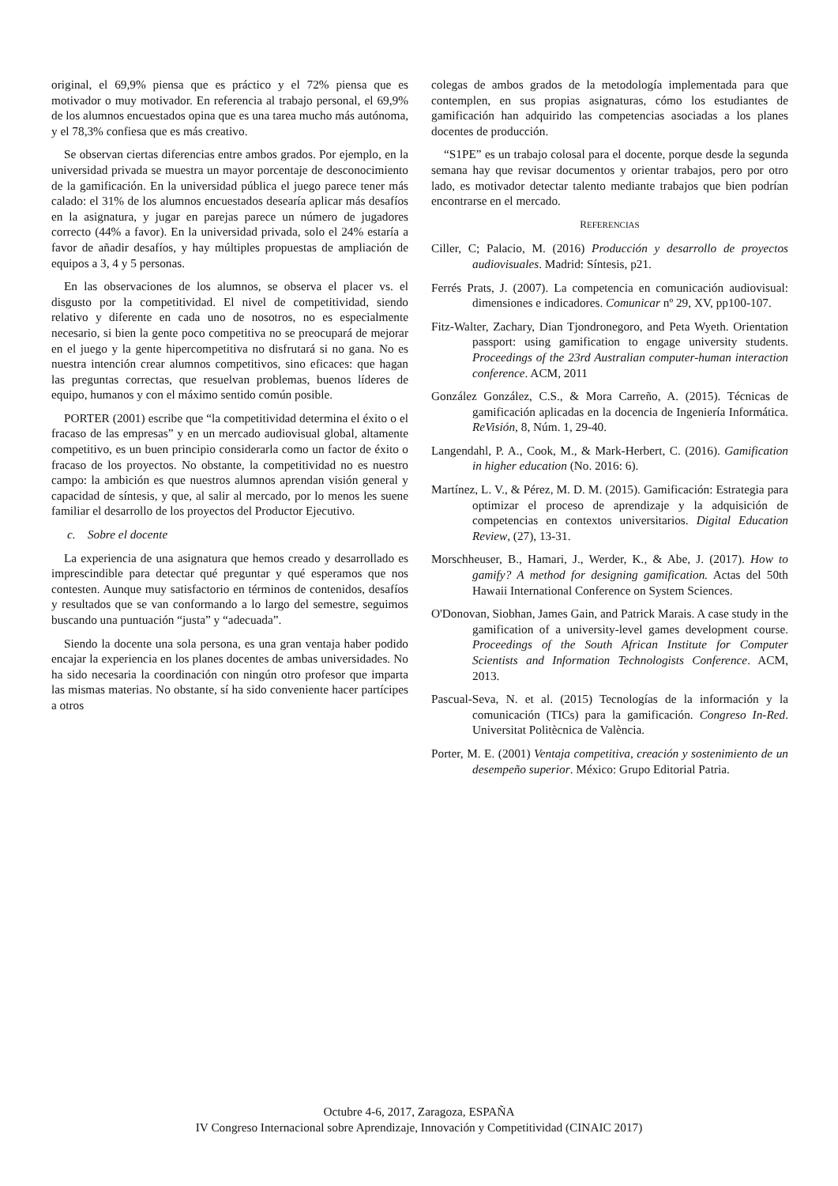original, el 69,9% piensa que es práctico y el 72% piensa que es motivador o muy motivador. En referencia al trabajo personal, el 69,9% de los alumnos encuestados opina que es una tarea mucho más autónoma, y el 78,3% confiesa que es más creativo.
Se observan ciertas diferencias entre ambos grados. Por ejemplo, en la universidad privada se muestra un mayor porcentaje de desconocimiento de la gamificación. En la universidad pública el juego parece tener más calado: el 31% de los alumnos encuestados desearía aplicar más desafíos en la asignatura, y jugar en parejas parece un número de jugadores correcto (44% a favor). En la universidad privada, solo el 24% estaría a favor de añadir desafíos, y hay múltiples propuestas de ampliación de equipos a 3, 4 y 5 personas.
En las observaciones de los alumnos, se observa el placer vs. el disgusto por la competitividad. El nivel de competitividad, siendo relativo y diferente en cada uno de nosotros, no es especialmente necesario, si bien la gente poco competitiva no se preocupará de mejorar en el juego y la gente hipercompetitiva no disfrutará si no gana. No es nuestra intención crear alumnos competitivos, sino eficaces: que hagan las preguntas correctas, que resuelvan problemas, buenos líderes de equipo, humanos y con el máximo sentido común posible.
PORTER (2001) escribe que “la competitividad determina el éxito o el fracaso de las empresas” y en un mercado audiovisual global, altamente competitivo, es un buen principio considerarla como un factor de éxito o fracaso de los proyectos. No obstante, la competitividad no es nuestro campo: la ambición es que nuestros alumnos aprendan visión general y capacidad de síntesis, y que, al salir al mercado, por lo menos les suene familiar el desarrollo de los proyectos del Productor Ejecutivo.
c. Sobre el docente
La experiencia de una asignatura que hemos creado y desarrollado es imprescindible para detectar qué preguntar y qué esperamos que nos contesten. Aunque muy satisfactorio en términos de contenidos, desafíos y resultados que se van conformando a lo largo del semestre, seguimos buscando una puntuación “justa” y “adecuada”.
Siendo la docente una sola persona, es una gran ventaja haber podido encajar la experiencia en los planes docentes de ambas universidades. No ha sido necesaria la coordinación con ningún otro profesor que imparta las mismas materias. No obstante, sí ha sido conveniente hacer partícipes a otros
colegas de ambos grados de la metodología implementada para que contemplen, en sus propias asignaturas, cómo los estudiantes de gamificación han adquirido las competencias asociadas a los planes docentes de producción.
“S1PE” es un trabajo colosal para el docente, porque desde la segunda semana hay que revisar documentos y orientar trabajos, pero por otro lado, es motivador detectar talento mediante trabajos que bien podrían encontrarse en el mercado.
REFERENCIAS
Ciller, C; Palacio, M. (2016) Producción y desarrollo de proyectos audiovisuales. Madrid: Síntesis, p21.
Ferrés Prats, J. (2007). La competencia en comunicación audiovisual: dimensiones e indicadores. Comunicar nº 29, XV, pp100-107.
Fitz-Walter, Zachary, Dian Tjondronegoro, and Peta Wyeth. Orientation passport: using gamification to engage university students. Proceedings of the 23rd Australian computer-human interaction conference. ACM, 2011
González González, C.S., & Mora Carreño, A. (2015). Técnicas de gamificación aplicadas en la docencia de Ingeniería Informática. ReVisión, 8, Núm. 1, 29-40.
Langendahl, P. A., Cook, M., & Mark-Herbert, C. (2016). Gamification in higher education (No. 2016: 6).
Martínez, L. V., & Pérez, M. D. M. (2015). Gamificación: Estrategia para optimizar el proceso de aprendizaje y la adquisición de competencias en contextos universitarios. Digital Education Review, (27), 13-31.
Morschheuser, B., Hamari, J., Werder, K., & Abe, J. (2017). How to gamify? A method for designing gamification. Actas del 50th Hawaii International Conference on System Sciences.
O'Donovan, Siobhan, James Gain, and Patrick Marais. A case study in the gamification of a university-level games development course. Proceedings of the South African Institute for Computer Scientists and Information Technologists Conference. ACM, 2013.
Pascual-Seva, N. et al. (2015) Tecnologías de la información y la comunicación (TICs) para la gamificación. Congreso In-Red. Universitat Politècnica de València.
Porter, M. E. (2001) Ventaja competitiva, creación y sostenimiento de un desempeño superior. México: Grupo Editorial Patria.
Octubre 4-6, 2017, Zaragoza, ESPAÑA
IV Congreso Internacional sobre Aprendizaje, Innovación y Competitividad (CINAIC 2017)